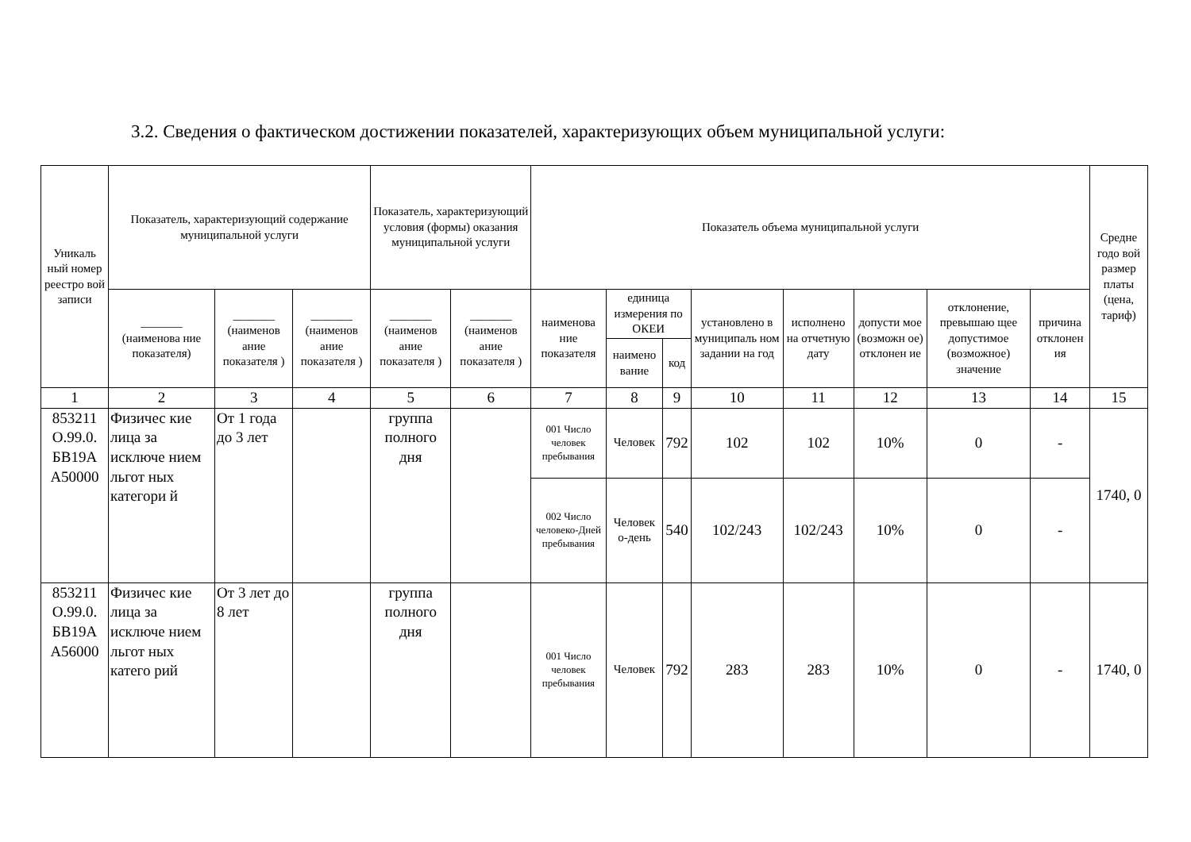3.2. Сведения о фактическом достижении показателей, характеризующих объем муниципальной услуги:
| Уникаль ный номер реестро вой записи | Показатель, характеризующий содержание муниципальной услуги | | | Показатель, характеризующий условия (формы) оказания муниципальной услуги | | Показатель объема муниципальной услуги | | | | | | | | Средне годо вой размер платы (цена, тариф) |
| --- | --- | --- | --- | --- | --- | --- | --- | --- | --- | --- | --- | --- | --- | --- |
| | _______ (наименова ние показателя) | _______ (наименов ание показателя ) | _______ (наименов ание показателя ) | _______ (наименов ание показателя ) | _______ (наименов ание показателя ) | наименова ние показателя | единица измерения по ОКЕИ | | установлено в муниципаль ном задании на год | исполнено на отчетную дату | допусти мое (возможн ое) отклонен ие | отклонение, превышаю щее допустимое (возможное) значение | причина отклонен ия | |
| | | | | | | | наимено вание | код | | | | | | |
| 1 | 2 | 3 | 4 | 5 | 6 | 7 | 8 | 9 | 10 | 11 | 12 | 13 | 14 | 15 |
| 853211 О.99.0. БВ19А А50000 | Физичес кие лица за исключе нием льгот ных категори й | От 1 года до 3 лет | | группа полного дня | | 001 Число человек пребывания | Человек | 792 | 102 | 102 | 10% | 0 | - | 1740, 0 |
| | | | | | | 002 Число человеко-Дней пребывания | Человек о-день | 540 | 102/243 | 102/243 | 10% | 0 | - | |
| 853211 О.99.0. БВ19А А56000 | Физичес кие лица за исключе нием льгот ных катего рий | От 3 лет до 8 лет | | группа полного дня | | 001 Число человек пребывания | Человек | 792 | 283 | 283 | 10% | 0 | - | 1740, 0 |